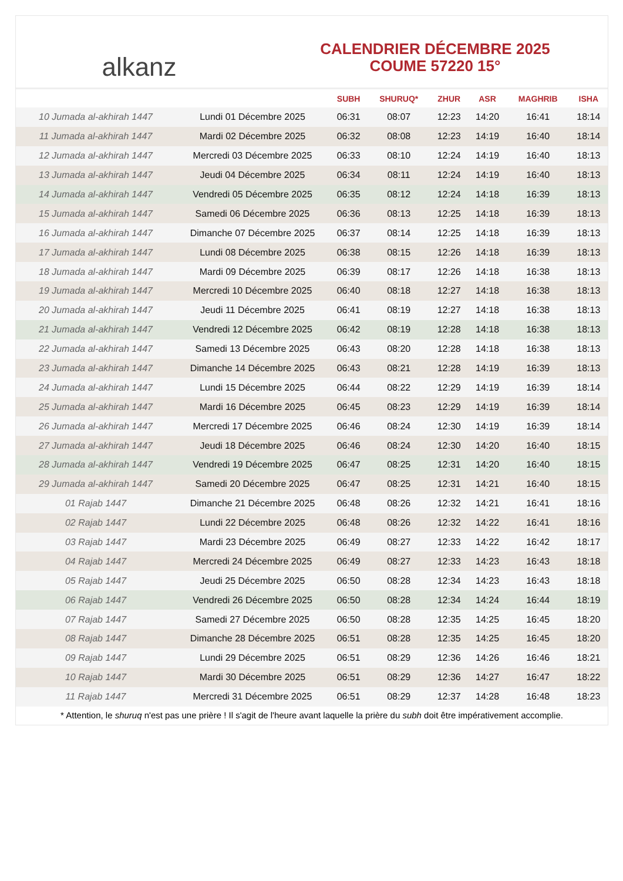alkanz
CALENDRIER DÉCEMBRE 2025
COUME 57220 15°
| | | SUBH | SHURUQ* | ZHUR | ASR | MAGHRIB | ISHA |
| --- | --- | --- | --- | --- | --- | --- | --- |
| 10 Jumada al-akhirah 1447 | Lundi 01 Décembre 2025 | 06:31 | 08:07 | 12:23 | 14:20 | 16:41 | 18:14 |
| 11 Jumada al-akhirah 1447 | Mardi 02 Décembre 2025 | 06:32 | 08:08 | 12:23 | 14:19 | 16:40 | 18:14 |
| 12 Jumada al-akhirah 1447 | Mercredi 03 Décembre 2025 | 06:33 | 08:10 | 12:24 | 14:19 | 16:40 | 18:13 |
| 13 Jumada al-akhirah 1447 | Jeudi 04 Décembre 2025 | 06:34 | 08:11 | 12:24 | 14:19 | 16:40 | 18:13 |
| 14 Jumada al-akhirah 1447 | Vendredi 05 Décembre 2025 | 06:35 | 08:12 | 12:24 | 14:18 | 16:39 | 18:13 |
| 15 Jumada al-akhirah 1447 | Samedi 06 Décembre 2025 | 06:36 | 08:13 | 12:25 | 14:18 | 16:39 | 18:13 |
| 16 Jumada al-akhirah 1447 | Dimanche 07 Décembre 2025 | 06:37 | 08:14 | 12:25 | 14:18 | 16:39 | 18:13 |
| 17 Jumada al-akhirah 1447 | Lundi 08 Décembre 2025 | 06:38 | 08:15 | 12:26 | 14:18 | 16:39 | 18:13 |
| 18 Jumada al-akhirah 1447 | Mardi 09 Décembre 2025 | 06:39 | 08:17 | 12:26 | 14:18 | 16:38 | 18:13 |
| 19 Jumada al-akhirah 1447 | Mercredi 10 Décembre 2025 | 06:40 | 08:18 | 12:27 | 14:18 | 16:38 | 18:13 |
| 20 Jumada al-akhirah 1447 | Jeudi 11 Décembre 2025 | 06:41 | 08:19 | 12:27 | 14:18 | 16:38 | 18:13 |
| 21 Jumada al-akhirah 1447 | Vendredi 12 Décembre 2025 | 06:42 | 08:19 | 12:28 | 14:18 | 16:38 | 18:13 |
| 22 Jumada al-akhirah 1447 | Samedi 13 Décembre 2025 | 06:43 | 08:20 | 12:28 | 14:18 | 16:38 | 18:13 |
| 23 Jumada al-akhirah 1447 | Dimanche 14 Décembre 2025 | 06:43 | 08:21 | 12:28 | 14:19 | 16:39 | 18:13 |
| 24 Jumada al-akhirah 1447 | Lundi 15 Décembre 2025 | 06:44 | 08:22 | 12:29 | 14:19 | 16:39 | 18:14 |
| 25 Jumada al-akhirah 1447 | Mardi 16 Décembre 2025 | 06:45 | 08:23 | 12:29 | 14:19 | 16:39 | 18:14 |
| 26 Jumada al-akhirah 1447 | Mercredi 17 Décembre 2025 | 06:46 | 08:24 | 12:30 | 14:19 | 16:39 | 18:14 |
| 27 Jumada al-akhirah 1447 | Jeudi 18 Décembre 2025 | 06:46 | 08:24 | 12:30 | 14:20 | 16:40 | 18:15 |
| 28 Jumada al-akhirah 1447 | Vendredi 19 Décembre 2025 | 06:47 | 08:25 | 12:31 | 14:20 | 16:40 | 18:15 |
| 29 Jumada al-akhirah 1447 | Samedi 20 Décembre 2025 | 06:47 | 08:25 | 12:31 | 14:21 | 16:40 | 18:15 |
| 01 Rajab 1447 | Dimanche 21 Décembre 2025 | 06:48 | 08:26 | 12:32 | 14:21 | 16:41 | 18:16 |
| 02 Rajab 1447 | Lundi 22 Décembre 2025 | 06:48 | 08:26 | 12:32 | 14:22 | 16:41 | 18:16 |
| 03 Rajab 1447 | Mardi 23 Décembre 2025 | 06:49 | 08:27 | 12:33 | 14:22 | 16:42 | 18:17 |
| 04 Rajab 1447 | Mercredi 24 Décembre 2025 | 06:49 | 08:27 | 12:33 | 14:23 | 16:43 | 18:18 |
| 05 Rajab 1447 | Jeudi 25 Décembre 2025 | 06:50 | 08:28 | 12:34 | 14:23 | 16:43 | 18:18 |
| 06 Rajab 1447 | Vendredi 26 Décembre 2025 | 06:50 | 08:28 | 12:34 | 14:24 | 16:44 | 18:19 |
| 07 Rajab 1447 | Samedi 27 Décembre 2025 | 06:50 | 08:28 | 12:35 | 14:25 | 16:45 | 18:20 |
| 08 Rajab 1447 | Dimanche 28 Décembre 2025 | 06:51 | 08:28 | 12:35 | 14:25 | 16:45 | 18:20 |
| 09 Rajab 1447 | Lundi 29 Décembre 2025 | 06:51 | 08:29 | 12:36 | 14:26 | 16:46 | 18:21 |
| 10 Rajab 1447 | Mardi 30 Décembre 2025 | 06:51 | 08:29 | 12:36 | 14:27 | 16:47 | 18:22 |
| 11 Rajab 1447 | Mercredi 31 Décembre 2025 | 06:51 | 08:29 | 12:37 | 14:28 | 16:48 | 18:23 |
* Attention, le shuruq n'est pas une prière ! Il s'agit de l'heure avant laquelle la prière du subh doit être impérativement accomplie.